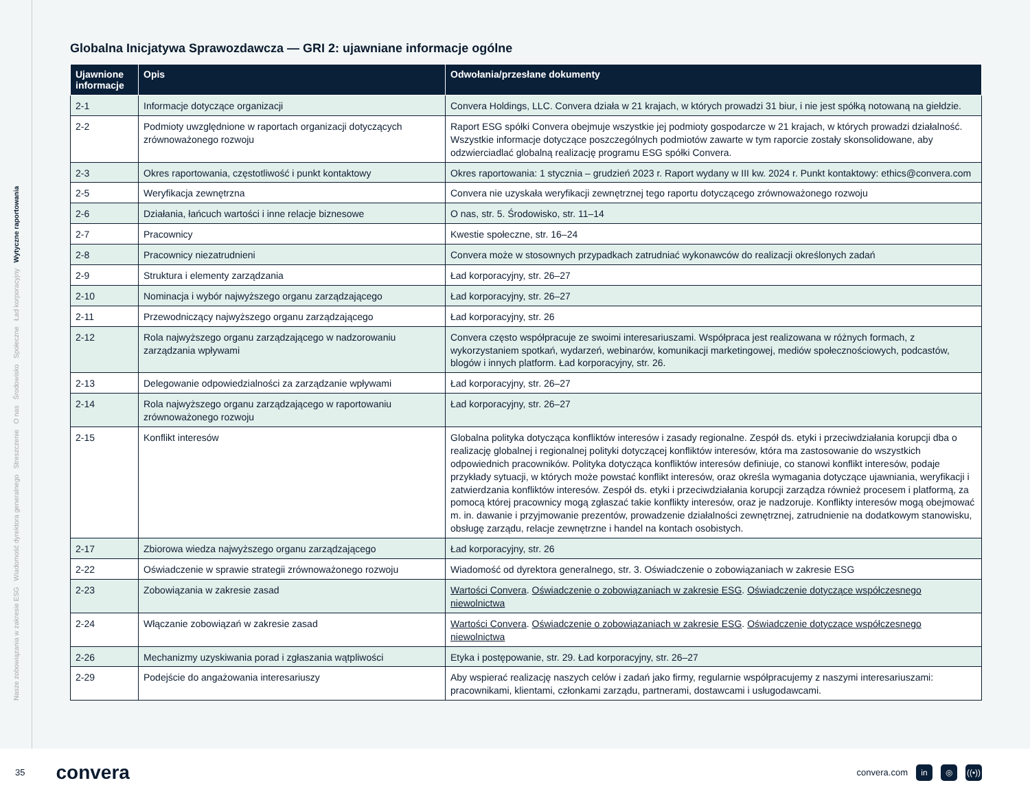Nasze zobowiązania w zakresie ESG Wiadomość dyrektora generalnego Streszczenie O nas Środowisko Społeczne Ład korporacyjny Wytyczne raportowania
Globalna Inicjatywa Sprawozdawcza — GRI 2: ujawniane informacje ogólne
| Ujawnione informacje | Opis | Odwołania/przesłane dokumenty |
| --- | --- | --- |
| 2-1 | Informacje dotyczące organizacji | Convera Holdings, LLC. Convera działa w 21 krajach, w których prowadzi 31 biur, i nie jest spółką notowaną na giełdzie. |
| 2-2 | Podmioty uwzględnione w raportach organizacji dotyczących zrównoważonego rozwoju | Raport ESG spółki Convera obejmuje wszystkie jej podmioty gospodarcze w 21 krajach, w których prowadzi działalność. Wszystkie informacje dotyczące poszczególnych podmiotów zawarte w tym raporcie zostały skonsolidowane, aby odzwierciadlać globalną realizację programu ESG spółki Convera. |
| 2-3 | Okres raportowania, częstotliwość i punkt kontaktowy | Okres raportowania: 1 stycznia – grudzień 2023 r. Raport wydany w III kw. 2024 r. Punkt kontaktowy: ethics@convera.com |
| 2-5 | Weryfikacja zewnętrzna | Convera nie uzyskała weryfikacji zewnętrznej tego raportu dotyczącego zrównoważonego rozwoju |
| 2-6 | Działania, łańcuch wartości i inne relacje biznesowe | O nas, str. 5. Środowisko, str. 11–14 |
| 2-7 | Pracownicy | Kwestie społeczne, str. 16–24 |
| 2-8 | Pracownicy niezatrudnieni | Convera może w stosownych przypadkach zatrudniać wykonawców do realizacji określonych zadań |
| 2-9 | Struktura i elementy zarządzania | Ład korporacyjny, str. 26–27 |
| 2-10 | Nominacja i wybór najwyższego organu zarządzającego | Ład korporacyjny, str. 26–27 |
| 2-11 | Przewodniczący najwyższego organu zarządzającego | Ład korporacyjny, str. 26 |
| 2-12 | Rola najwyższego organu zarządzającego w nadzorowaniu zarządzania wpływami | Convera często współpracuje ze swoimi interesariuszami. Współpraca jest realizowana w różnych formach, z wykorzystaniem spotkań, wydarzeń, webinarów, komunikacji marketingowej, mediów społecznościowych, podcastów, blogów i innych platform. Ład korporacyjny, str. 26. |
| 2-13 | Delegowanie odpowiedzialności za zarządzanie wpływami | Ład korporacyjny, str. 26–27 |
| 2-14 | Rola najwyższego organu zarządzającego w raportowaniu zrównoważonego rozwoju | Ład korporacyjny, str. 26–27 |
| 2-15 | Konflikt interesów | Globalna polityka dotycząca konfliktów interesów i zasady regionalne. Zespół ds. etyki i przeciwdziałania korupcji dba o realizację globalnej i regionalnej polityki dotyczącej konfliktów interesów, która ma zastosowanie do wszystkich odpowiednich pracowników. Polityka dotycząca konfliktów interesów definiuje, co stanowi konflikt interesów, podaje przykłady sytuacji, w których może powstać konflikt interesów, oraz określa wymagania dotyczące ujawniania, weryfikacji i zatwierdzania konfliktów interesów. Zespół ds. etyki i przeciwdziałania korupcji zarządza również procesem i platformą, za pomocą której pracownicy mogą zgłaszać takie konflikty interesów, oraz je nadzoruje. Konflikty interesów mogą obejmować m. in. dawanie i przyjmowanie prezentów, prowadzenie działalności zewnętrznej, zatrudnienie na dodatkowym stanowisku, obsługę zarządu, relacje zewnętrzne i handel na kontach osobistych. |
| 2-17 | Zbiorowa wiedza najwyższego organu zarządzającego | Ład korporacyjny, str. 26 |
| 2-22 | Oświadczenie w sprawie strategii zrównoważonego rozwoju | Wiadomość od dyrektora generalnego, str. 3. Oświadczenie o zobowiązaniach w zakresie ESG |
| 2-23 | Zobowiązania w zakresie zasad | Wartości Convera . Oświadczenie o zobowiązaniach w zakresie ESG . Oświadczenie dotyczące współczesnego niewolnictwa |
| 2-24 | Włączanie zobowiązań w zakresie zasad | Wartości Convera . Oświadczenie o zobowiązaniach w zakresie ESG . Oświadczenie dotyczące współczesnego niewolnictwa |
| 2-26 | Mechanizmy uzyskiwania porad i zgłaszania wątpliwości | Etyka i postępowanie, str. 29. Ład korporacyjny, str. 26–27 |
| 2-29 | Podejście do angażowania interesariuszy | Aby wspierać realizację naszych celów i zadań jako firmy, regularnie współpracujemy z naszymi interesariuszami: pracownikami, klientami, członkami zarządu, partnerami, dostawcami i usługodawcami. |
35 convera convera.com in ◎ ((•))